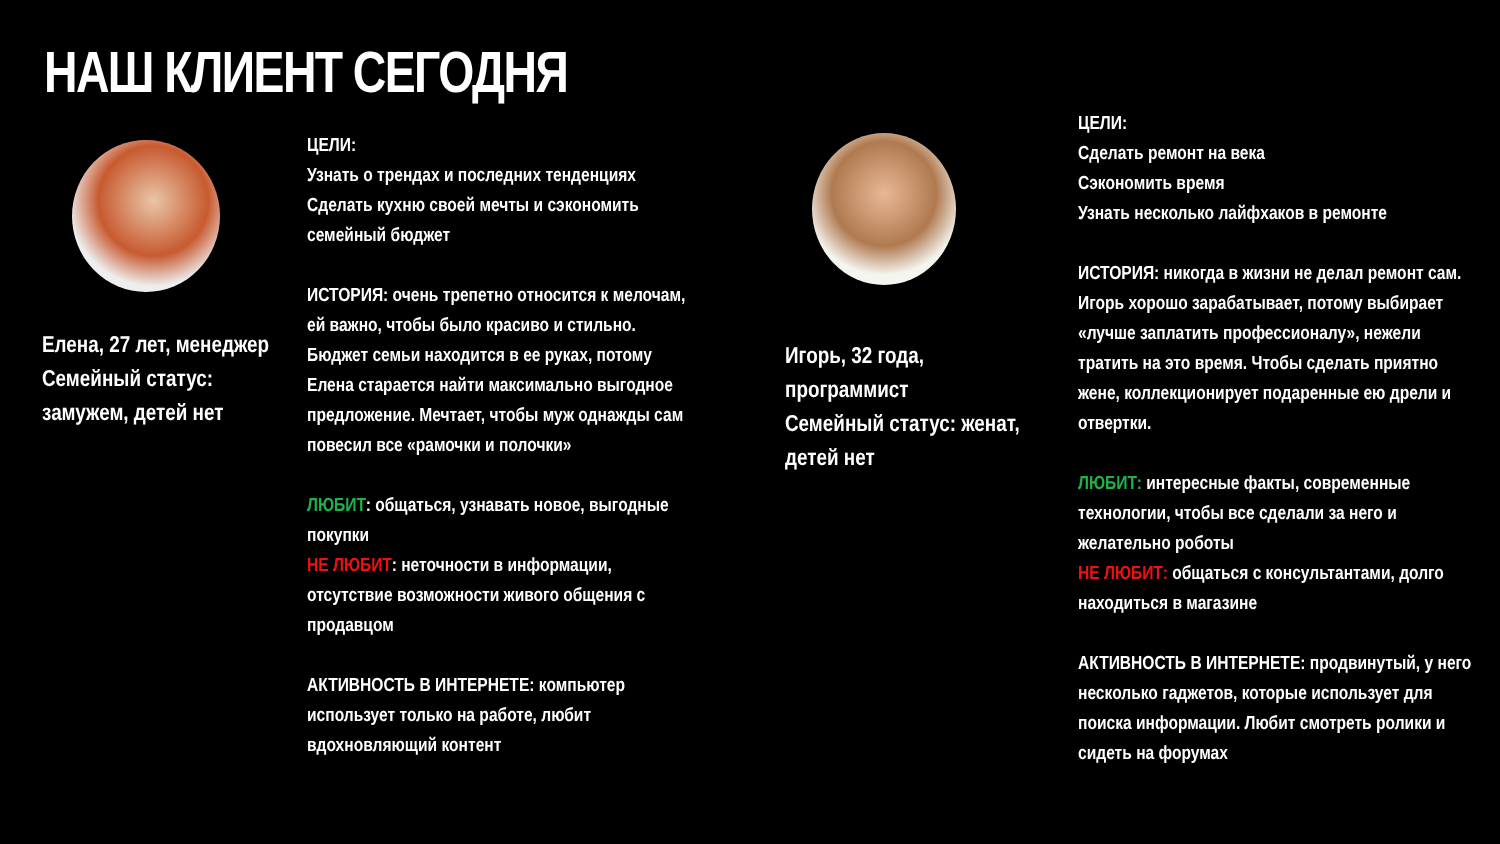НАШ КЛИЕНТ СЕГОДНЯ
Елена, 27 лет, менеджер
Семейный статус: замужем, детей нет
ЦЕЛИ:
Узнать о трендах и последних тенденциях
Сделать кухню своей мечты и сэкономить семейный бюджет
ИСТОРИЯ: очень трепетно относится к мелочам, ей важно, чтобы было красиво и стильно. Бюджет семьи находится в ее руках, потому Елена старается найти максимально выгодное предложение. Мечтает, чтобы муж однажды сам повесил все «рамочки и полочки»
ЛЮБИТ: общаться, узнавать новое, выгодные покупки
НЕ ЛЮБИТ: неточности в информации, отсутствие возможности живого общения с продавцом
АКТИВНОСТЬ В ИНТЕРНЕТЕ: компьютер использует только на работе, любит вдохновляющий контент
Игорь, 32 года, программист
Семейный статус: женат, детей нет
ЦЕЛИ:
Сделать ремонт на века
Сэкономить время
Узнать несколько лайфхаков в ремонте
ИСТОРИЯ: никогда в жизни не делал ремонт сам. Игорь хорошо зарабатывает, потому выбирает «лучше заплатить профессионалу», нежели тратить на это время. Чтобы сделать приятно жене, коллекционирует подаренные ею дрели и отвертки.
ЛЮБИТ: интересные факты, современные технологии, чтобы все сделали за него и желательно роботы
НЕ ЛЮБИТ: общаться с консультантами, долго находиться в магазине
АКТИВНОСТЬ В ИНТЕРНЕТЕ: продвинутый, у него несколько гаджетов, которые использует для поиска информации. Любит смотреть ролики и сидеть на форумах